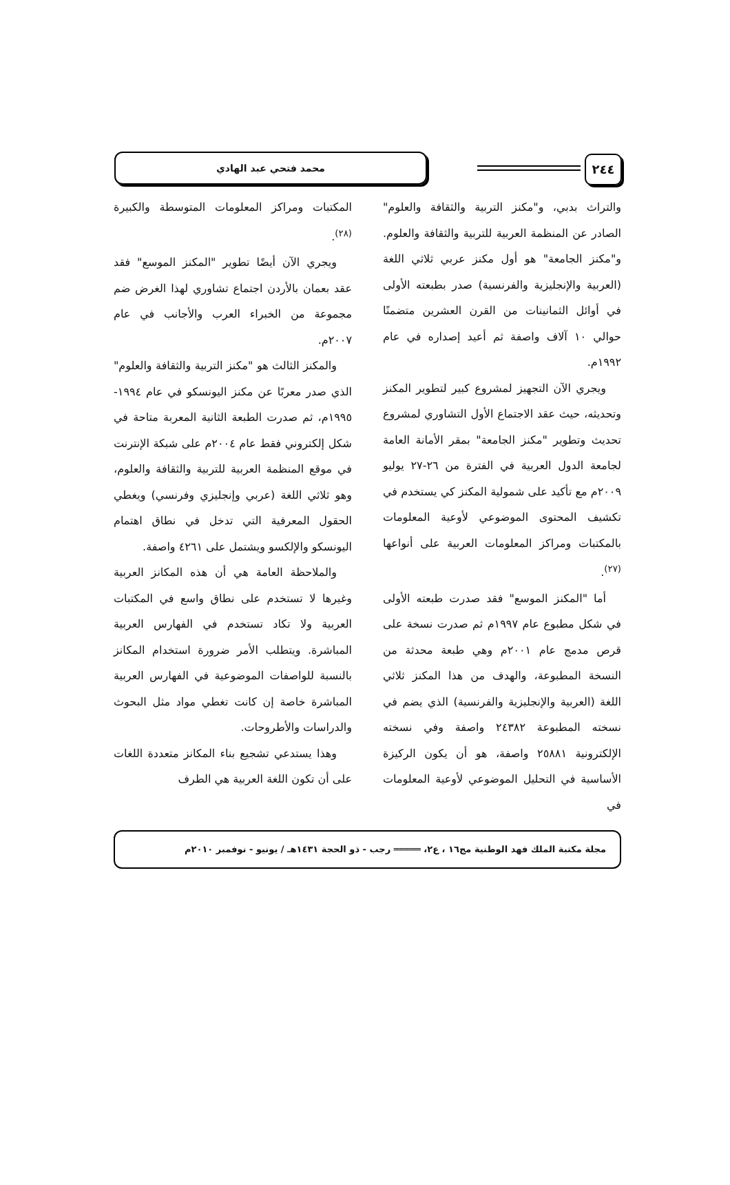٢٤٤ محمد فتحي عبد الهادي
والتراث بدبي، و"مكنز التربية والثقافة والعلوم" الصادر عن المنظمة العربية للتربية والثقافة والعلوم. و"مكنز الجامعة" هو أول مكنز عربي ثلاثي اللغة (العربية والإنجليزية والفرنسية) صدر بطبعته الأولى في أوائل الثمانينات من القرن العشرين متضمنًا حوالي ١٠ آلاف واصفة ثم أعيد إصداره في عام ١٩٩٢م.
ويجري الآن التجهيز لمشروع كبير لتطوير المكنز وتحديثه، حيث عقد الاجتماع الأول التشاوري لمشروع تحديث وتطوير "مكنز الجامعة" بمقر الأمانة العامة لجامعة الدول العربية في الفترة من ٢٦-٢٧ يوليو ٢٠٠٩م مع تأكيد على شمولية المكنز كي يستخدم في تكشيف المحتوى الموضوعي لأوعية المعلومات بالمكتبات ومراكز المعلومات العربية على أنواعها <sup>(٢٧)</sup>.
أما "المكنز الموسع" فقد صدرت طبعته الأولى في شكل مطبوع عام ١٩٩٧م ثم صدرت نسخة على قرص مدمج عام ٢٠٠١م وهي طبعة محدثة من النسخة المطبوعة، والهدف من هذا المكنز ثلاثي اللغة (العربية والإنجليزية والفرنسية) الذي يضم في نسخته المطبوعة ٢٤٣٨٢ واصفة وفي نسخته الإلكترونية ٢٥٨٨١ واصفة، هو أن يكون الركيزة الأساسية في التحليل الموضوعي لأوعية المعلومات في
المكتبات ومراكز المعلومات المتوسطة والكبيرة <sup>(٢٨)</sup>.
ويجري الآن أيضًا تطوير "المكنز الموسع" فقد عقد بعمان بالأردن اجتماع تشاوري لهذا الغرض ضم مجموعة من الخبراء العرب والأجانب في عام ٢٠٠٧م.
والمكنز الثالث هو "مكنز التربية والثقافة والعلوم" الذي صدر معربًا عن مكنز اليونسكو في عام ١٩٩٤- ١٩٩٥م، ثم صدرت الطبعة الثانية المعربة متاحة في شكل إلكتروني فقط عام ٢٠٠٤م على شبكة الإنترنت في موقع المنظمة العربية للتربية والثقافة والعلوم، وهو ثلاثي اللغة (عربي وإنجليزي وفرنسي) ويغطي الحقول المعرفية التي تدخل في نطاق اهتمام اليونسكو والإلكسو ويشتمل على ٤٢٦١ واصفة.
والملاحظة العامة هي أن هذه المكانز العربية وغيرها لا تستخدم على نطاق واسع في المكتبات العربية ولا تكاد تستخدم في الفهارس العربية المباشرة. ويتطلب الأمر ضرورة استخدام المكانز بالنسبة للواصفات الموضوعية في الفهارس العربية المباشرة خاصة إن كانت تغطي مواد مثل البحوث والدراسات والأطروحات.
وهذا يستدعي تشجيع بناء المكانز متعددة اللغات على أن تكون اللغة العربية هي الطرف
مجلة مكتبة الملك فهد الوطنية مج١٦ ، ع٢، ═════ رجب - ذو الحجة ١٤٣١هـ / يونيو - نوفمبر ٢٠١٠م